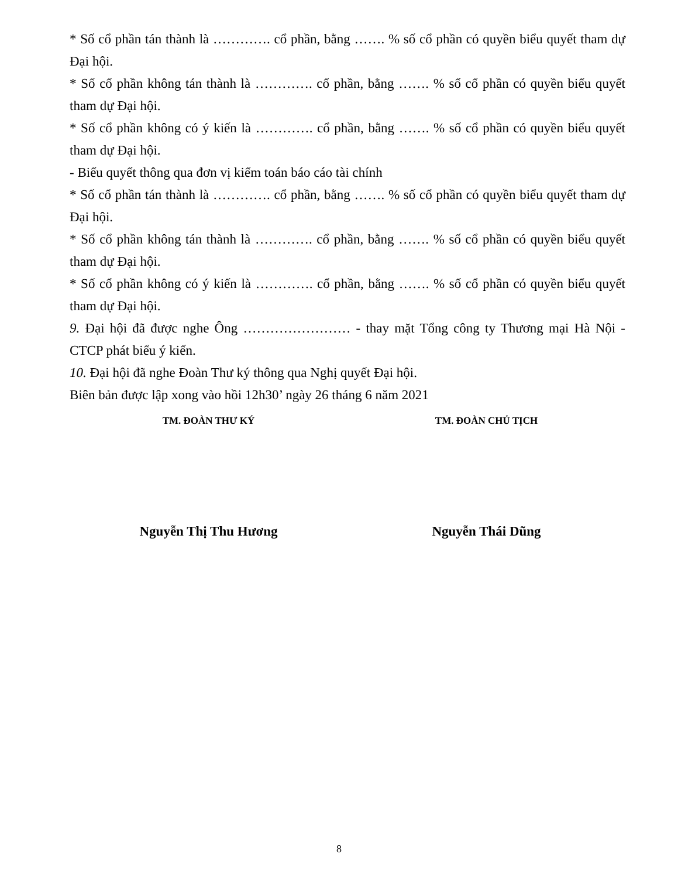* Số cổ phần tán thành là …………. cổ phần, bằng ……. % số cổ phần có quyền biểu quyết tham dự Đại hội.
* Số cổ phần không tán thành là …………. cổ phần, bằng ……. % số cổ phần có quyền biểu quyết tham dự Đại hội.
* Số cổ phần không có ý kiến là …………. cổ phần, bằng ……. % số cổ phần có quyền biểu quyết tham dự Đại hội.
- Biểu quyết thông qua đơn vị kiểm toán báo cáo tài chính
* Số cổ phần tán thành là …………. cổ phần, bằng ……. % số cổ phần có quyền biểu quyết tham dự Đại hội.
* Số cổ phần không tán thành là …………. cổ phần, bằng ……. % số cổ phần có quyền biểu quyết tham dự Đại hội.
* Số cổ phần không có ý kiến là …………. cổ phần, bằng ……. % số cổ phần có quyền biểu quyết tham dự Đại hội.
9. Đại hội đã được nghe Ông …………………… - thay mặt Tổng công ty Thương mại Hà Nội - CTCP phát biểu ý kiến.
10. Đại hội đã nghe Đoàn Thư ký thông qua Nghị quyết Đại hội.
Biên bản được lập xong vào hồi 12h30’ ngày 26 tháng 6 năm 2021
TM. ĐOÀN THƯ KÝ TM. ĐOÀN CHỦ TỊCH
Nguyễn Thị Thu Hương Nguyễn Thái Dũng
8